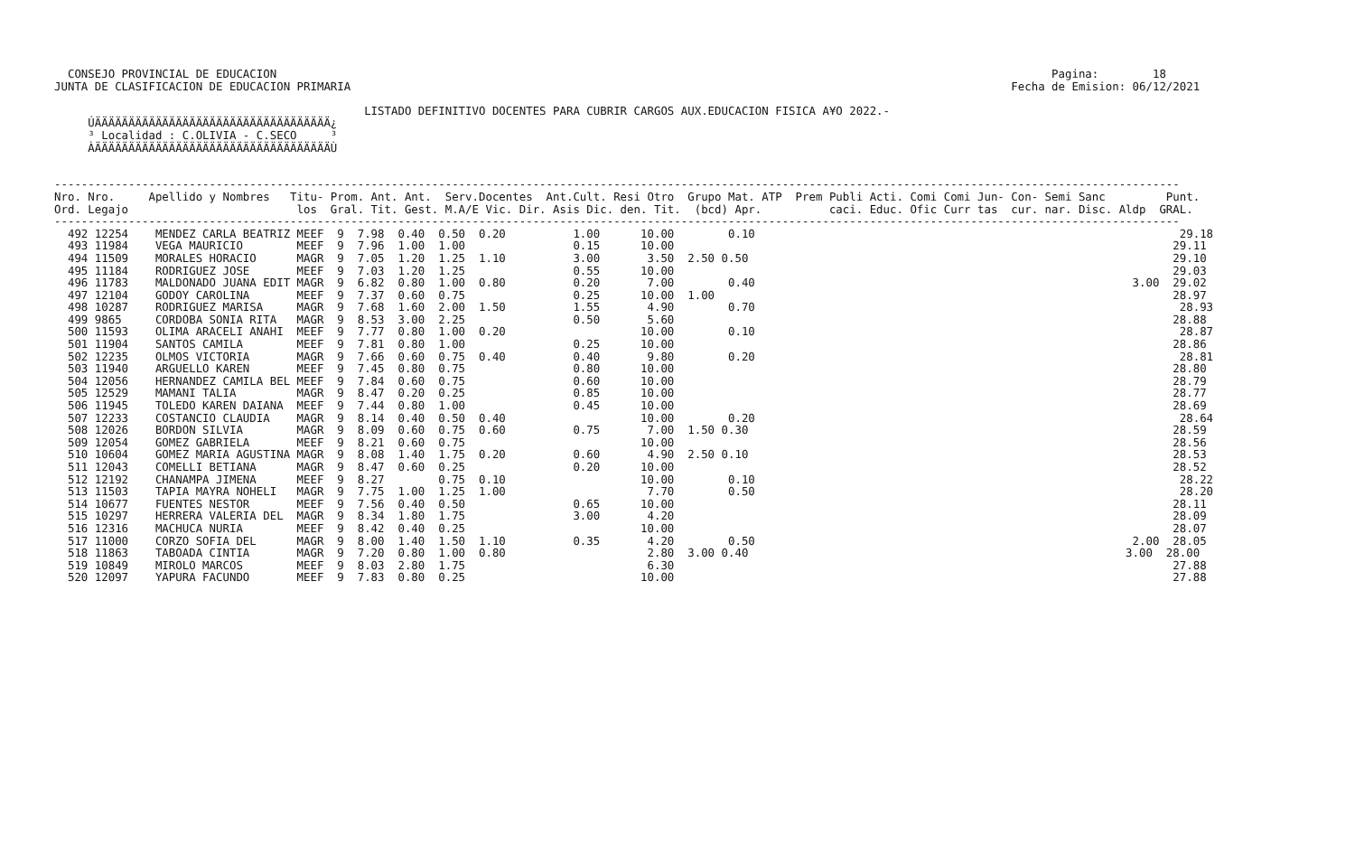CONSEJO PROVINCIAL DE EDUCACION                                                                                                                   Pagina:        18
JUNTA DE CLASIFICACION DE EDUCACION PRIMARIA                                                                                                  Fecha de Emision: 06/12/2021

                                              LISTADO DEFINITIVO DOCENTES PARA CUBRIR CARGOS AUX.EDUCACION FISICA A¥O 2022.-
     ÚÄÄÄÄÄÄÄÄÄÄÄÄÄÄÄÄÄÄÄÄÄÄÄÄÄÄÄÄÄÄÄÄÄÄÄ¿
     ³ Localidad : C.OLIVIA - C.SECO     ³
     ÀÄÄÄÄÄÄÄÄÄÄÄÄÄÄÄÄÄÄÄÄÄÄÄÄÄÄÄÄÄÄÄÄÄÄÄÙ


-----------------------------------------------------------------------------------------------------------------------------------------------------------------------
Nro. Nro.     Apellido y Nombres   Titu- Prom. Ant. Ant.  Serv.Docentes  Ant.Cult. Resi Otro  Grupo Mat. ATP  Prem Publi Acti. Comi Comi Jun- Con- Semi Sanc         Punt.
Ord. Legajo                         los  Gral. Tit. Gest. M.A/E Vic. Dir. Asis Dic. den. Tit.  (bcd) Apr.          caci. Educ. Ofic Curr tas  cur. nar. Disc. Aldp  GRAL.
-----------------------------------------------------------------------------------------------------------------------------------------------------------------------
  492 12254    MENDEZ CARLA BEATRIZ MEEF  9  7.98  0.40  0.50  0.20          1.00      10.00        0.10                                                               29.18
  493 11984    VEGA MAURICIO        MEEF  9  7.96  1.00  1.00                0.15      10.00                                                                          29.11
  494 11509    MORALES HORACIO      MAGR  9  7.05  1.20  1.25  1.10          3.00       3.50  2.50 0.50                                                               29.10
  495 11184    RODRIGUEZ JOSE       MEEF  9  7.03  1.20  1.25                0.55      10.00                                                                          29.03
  496 11783    MALDONADO JUANA EDIT MAGR  9  6.82  0.80  1.00  0.80          0.20       7.00        0.40                                                        3.00  29.02
  497 12104    GODOY CAROLINA       MEEF  9  7.37  0.60  0.75                0.25      10.00  1.00                                                                    28.97
  498 10287    RODRIGUEZ MARISA     MAGR  9  7.68  1.60  2.00  1.50          1.55       4.90        0.70                                                               28.93
  499 9865     CORDOBA SONIA RITA   MAGR  9  8.53  3.00  2.25                0.50       5.60                                                                          28.88
  500 11593    OLIMA ARACELI ANAHI  MEEF  9  7.77  0.80  1.00  0.20                    10.00        0.10                                                               28.87
  501 11904    SANTOS CAMILA        MEEF  9  7.81  0.80  1.00                0.25      10.00                                                                          28.86
  502 12235    OLMOS VICTORIA       MAGR  9  7.66  0.60  0.75  0.40          0.40       9.80        0.20                                                               28.81
  503 11940    ARGUELLO KAREN       MEEF  9  7.45  0.80  0.75                0.80      10.00                                                                          28.80
  504 12056    HERNANDEZ CAMILA BEL MEEF  9  7.84  0.60  0.75                0.60      10.00                                                                          28.79
  505 12529    MAMANI TALIA         MAGR  9  8.47  0.20  0.25                0.85      10.00                                                                          28.77
  506 11945    TOLEDO KAREN DAIANA  MEEF  9  7.44  0.80  1.00                0.45      10.00                                                                          28.69
  507 12233    COSTANCIO CLAUDIA    MAGR  9  8.14  0.40  0.50  0.40                    10.00        0.20                                                               28.64
  508 12026    BORDON SILVIA        MAGR  9  8.09  0.60  0.75  0.60          0.75       7.00  1.50 0.30                                                               28.59
  509 12054    GOMEZ GABRIELA       MEEF  9  8.21  0.60  0.75                          10.00                                                                          28.56
  510 10604    GOMEZ MARIA AGUSTINA MAGR  9  8.08  1.40  1.75  0.20          0.60       4.90  2.50 0.10                                                               28.53
  511 12043    COMELLI BETIANA      MAGR  9  8.47  0.60  0.25                0.20      10.00                                                                          28.52
  512 12192    CHANAMPA JIMENA      MEEF  9  8.27        0.75  0.10                    10.00        0.10                                                               28.22
  513 11503    TAPIA MAYRA NOHELI   MAGR  9  7.75  1.00  1.25  1.00                     7.70        0.50                                                               28.20
  514 10677    FUENTES NESTOR       MEEF  9  7.56  0.40  0.50                0.65      10.00                                                                          28.11
  515 10297    HERRERA VALERIA DEL  MAGR  9  8.34  1.80  1.75                3.00       4.20                                                                          28.09
  516 12316    MACHUCA NURIA        MEEF  9  8.42  0.40  0.25                          10.00                                                                          28.07
  517 11000    CORZO SOFIA DEL      MAGR  9  8.00  1.40  1.50  1.10          0.35       4.20        0.50                                                        2.00  28.05
  518 11863    TABOADA CINTIA       MAGR  9  7.20  0.80  1.00  0.80                     2.80  3.00 0.40                                                        3.00  28.00
  519 10849    MIROLO MARCOS        MEEF  9  8.03  2.80  1.75                           6.30                                                                          27.88
  520 12097    YAPURA FACUNDO       MEEF  9  7.83  0.80  0.25                          10.00                                                                          27.88